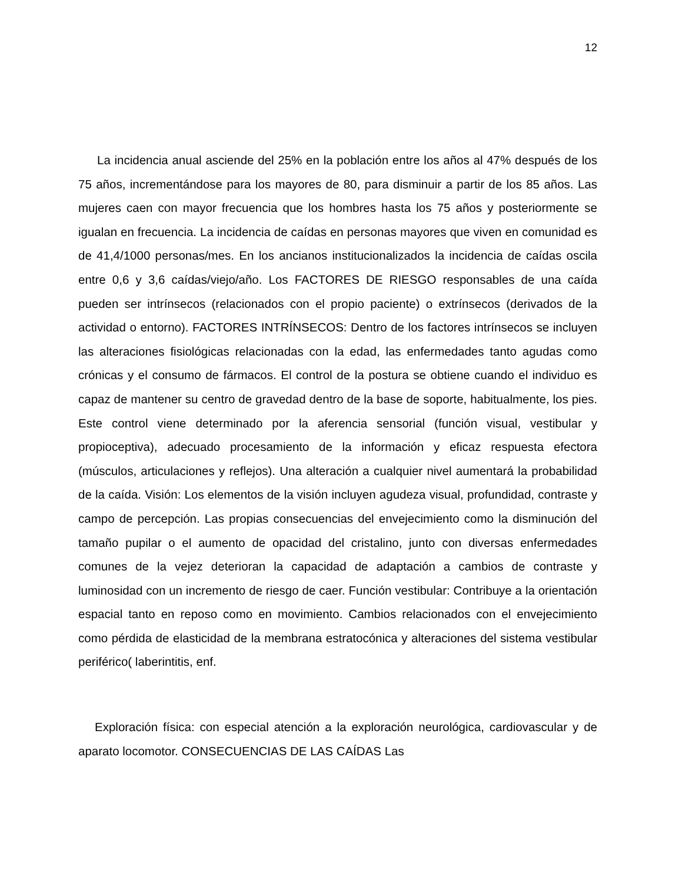12
La incidencia anual asciende del 25% en la población entre los años al 47% después de los 75 años, incrementándose para los mayores de 80, para disminuir a partir de los 85 años. Las mujeres caen con mayor frecuencia que los hombres hasta los 75 años y posteriormente se igualan en frecuencia. La incidencia de caídas en personas mayores que viven en comunidad es de 41,4/1000 personas/mes. En los ancianos institucionalizados la incidencia de caídas oscila entre 0,6 y 3,6 caídas/viejo/año. Los FACTORES DE RIESGO responsables de una caída pueden ser intrínsecos (relacionados con el propio paciente) o extrínsecos (derivados de la actividad o entorno). FACTORES INTRÍNSECOS: Dentro de los factores intrínsecos se incluyen las alteraciones fisiológicas relacionadas con la edad, las enfermedades tanto agudas como crónicas y el consumo de fármacos. El control de la postura se obtiene cuando el individuo es capaz de mantener su centro de gravedad dentro de la base de soporte, habitualmente, los pies. Este control viene determinado por la aferencia sensorial (función visual, vestibular y propioceptiva), adecuado procesamiento de la información y eficaz respuesta efectora (músculos, articulaciones y reflejos). Una alteración a cualquier nivel aumentará la probabilidad de la caída. Visión: Los elementos de la visión incluyen agudeza visual, profundidad, contraste y campo de percepción. Las propias consecuencias del envejecimiento como la disminución del tamaño pupilar o el aumento de opacidad del cristalino, junto con diversas enfermedades comunes de la vejez deterioran la capacidad de adaptación a cambios de contraste y luminosidad con un incremento de riesgo de caer. Función vestibular: Contribuye a la orientación espacial tanto en reposo como en movimiento. Cambios relacionados con el envejecimiento como pérdida de elasticidad de la membrana estratocónica y alteraciones del sistema vestibular periférico( laberintitis, enf.
Exploración física: con especial atención a la exploración neurológica, cardiovascular y de aparato locomotor. CONSECUENCIAS DE LAS CAÍDAS Las